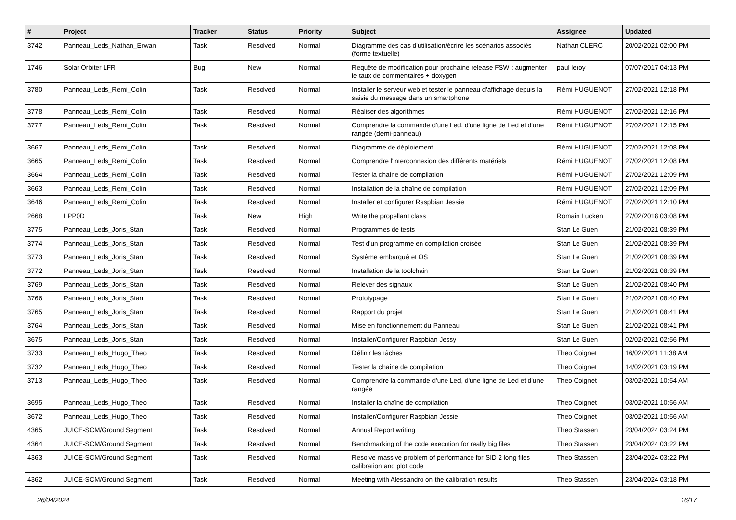| # | Project | Tracker | Status | Priority | Subject | Assignee | Updated |
| --- | --- | --- | --- | --- | --- | --- | --- |
| 3742 | Panneau_Leds_Nathan_Erwan | Task | Resolved | Normal | Diagramme des cas d'utilisation/écrire les scénarios associés (forme textuelle) | Nathan CLERC | 20/02/2021 02:00 PM |
| 1746 | Solar Orbiter LFR | Bug | New | Normal | Requête de modification pour prochaine release FSW : augmenter le taux de commentaires + doxygen | paul leroy | 07/07/2017 04:13 PM |
| 3780 | Panneau_Leds_Remi_Colin | Task | Resolved | Normal | Installer le serveur web et tester le panneau d'affichage depuis la saisie du message dans un smartphone | Rémi HUGUENOT | 27/02/2021 12:18 PM |
| 3778 | Panneau_Leds_Remi_Colin | Task | Resolved | Normal | Réaliser des algorithmes | Rémi HUGUENOT | 27/02/2021 12:16 PM |
| 3777 | Panneau_Leds_Remi_Colin | Task | Resolved | Normal | Comprendre la commande d'une Led, d'une ligne de Led et d'une rangée (demi-panneau) | Rémi HUGUENOT | 27/02/2021 12:15 PM |
| 3667 | Panneau_Leds_Remi_Colin | Task | Resolved | Normal | Diagramme de déploiement | Rémi HUGUENOT | 27/02/2021 12:08 PM |
| 3665 | Panneau_Leds_Remi_Colin | Task | Resolved | Normal | Comprendre l'interconnexion des différents matériels | Rémi HUGUENOT | 27/02/2021 12:08 PM |
| 3664 | Panneau_Leds_Remi_Colin | Task | Resolved | Normal | Tester la chaîne de compilation | Rémi HUGUENOT | 27/02/2021 12:09 PM |
| 3663 | Panneau_Leds_Remi_Colin | Task | Resolved | Normal | Installation de la chaîne de compilation | Rémi HUGUENOT | 27/02/2021 12:09 PM |
| 3646 | Panneau_Leds_Remi_Colin | Task | Resolved | Normal | Installer et configurer Raspbian Jessie | Rémi HUGUENOT | 27/02/2021 12:10 PM |
| 2668 | LPP0D | Task | New | High | Write the propellant class | Romain Lucken | 27/02/2018 03:08 PM |
| 3775 | Panneau_Leds_Joris_Stan | Task | Resolved | Normal | Programmes de tests | Stan Le Guen | 21/02/2021 08:39 PM |
| 3774 | Panneau_Leds_Joris_Stan | Task | Resolved | Normal | Test d'un programme en compilation croisée | Stan Le Guen | 21/02/2021 08:39 PM |
| 3773 | Panneau_Leds_Joris_Stan | Task | Resolved | Normal | Système embarqué et OS | Stan Le Guen | 21/02/2021 08:39 PM |
| 3772 | Panneau_Leds_Joris_Stan | Task | Resolved | Normal | Installation de la toolchain | Stan Le Guen | 21/02/2021 08:39 PM |
| 3769 | Panneau_Leds_Joris_Stan | Task | Resolved | Normal | Relever des signaux | Stan Le Guen | 21/02/2021 08:40 PM |
| 3766 | Panneau_Leds_Joris_Stan | Task | Resolved | Normal | Prototypage | Stan Le Guen | 21/02/2021 08:40 PM |
| 3765 | Panneau_Leds_Joris_Stan | Task | Resolved | Normal | Rapport du projet | Stan Le Guen | 21/02/2021 08:41 PM |
| 3764 | Panneau_Leds_Joris_Stan | Task | Resolved | Normal | Mise en fonctionnement du Panneau | Stan Le Guen | 21/02/2021 08:41 PM |
| 3675 | Panneau_Leds_Joris_Stan | Task | Resolved | Normal | Installer/Configurer Raspbian Jessy | Stan Le Guen | 02/02/2021 02:56 PM |
| 3733 | Panneau_Leds_Hugo_Theo | Task | Resolved | Normal | Définir les tâches | Theo Coignet | 16/02/2021 11:38 AM |
| 3732 | Panneau_Leds_Hugo_Theo | Task | Resolved | Normal | Tester la chaîne de compilation | Theo Coignet | 14/02/2021 03:19 PM |
| 3713 | Panneau_Leds_Hugo_Theo | Task | Resolved | Normal | Comprendre la commande d'une Led, d'une ligne de Led et d'une rangée | Theo Coignet | 03/02/2021 10:54 AM |
| 3695 | Panneau_Leds_Hugo_Theo | Task | Resolved | Normal | Installer la chaîne de compilation | Theo Coignet | 03/02/2021 10:56 AM |
| 3672 | Panneau_Leds_Hugo_Theo | Task | Resolved | Normal | Installer/Configurer Raspbian Jessie | Theo Coignet | 03/02/2021 10:56 AM |
| 4365 | JUICE-SCM/Ground Segment | Task | Resolved | Normal | Annual Report writing | Theo Stassen | 23/04/2024 03:24 PM |
| 4364 | JUICE-SCM/Ground Segment | Task | Resolved | Normal | Benchmarking of the code execution for really big files | Theo Stassen | 23/04/2024 03:22 PM |
| 4363 | JUICE-SCM/Ground Segment | Task | Resolved | Normal | Resolve massive problem of performance for SID 2 long files calibration and plot code | Theo Stassen | 23/04/2024 03:22 PM |
| 4362 | JUICE-SCM/Ground Segment | Task | Resolved | Normal | Meeting with Alessandro on the calibration results | Theo Stassen | 23/04/2024 03:18 PM |
26/04/2024 16/17